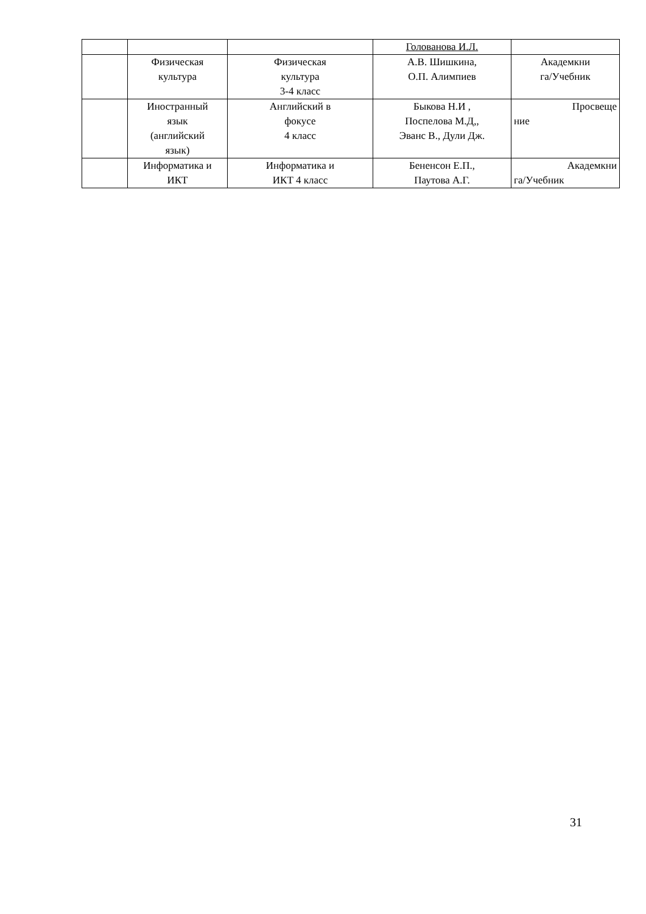| | | | Голованова И.Л. | |
| | Физическая культура | Физическая культура 3-4 класс | А.В. Шишкина, О.П. Алимпиев | Академкни га/Учебник |
| | Иностранный язык (английский язык) | Английский в фокусе 4 класс | Быкова Н.И , Поспелова М.Д,, Эванс В., Дули Дж. | Просвеще ние |
| | Информатика и ИКТ | Информатика и ИКТ 4 класс | Бененсон Е.П., Паутова А.Г. | Академкни га/Учебник |
31